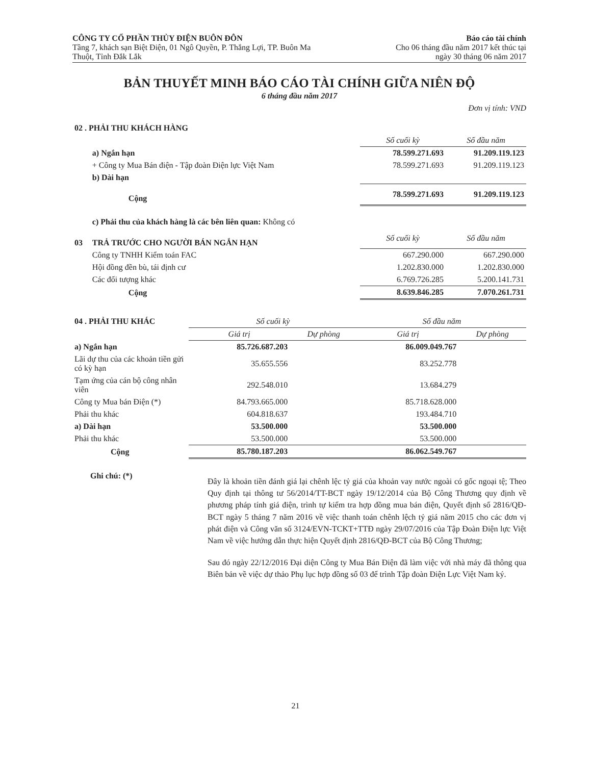CÔNG TY CỔ PHẦN THỦY ĐIỆN BUÔN ĐÔN
Tầng 7, khách sạn Biệt Điện, 01 Ngô Quyền, P. Thắng Lợi, TP. Buôn Ma
Thuột, Tỉnh Đắk Lắk
Báo cáo tài chính
Cho 06 tháng đầu năm 2017 kết thúc tại
ngày 30 tháng 06 năm 2017
BẢN THUYẾT MINH BÁO CÁO TÀI CHÍNH GIỮA NIÊN ĐỘ
6 tháng đầu năm 2017
Đơn vị tính: VND
| 02 . PHẢI THU KHÁCH HÀNG | | | |
| | | Số cuối kỳ | Số đầu năm |
| | a) Ngắn hạn | 78.599.271.693 | 91.209.119.123 |
| | + Công ty Mua Bán điện - Tập đoàn Điện lực Việt Nam | 78.599.271.693 | 91.209.119.123 |
| | b) Dài hạn | | |
| | Cộng | 78.599.271.693 | 91.209.119.123 |
| | c) Phải thu của khách hàng là các bên liên quan: Không có | | |
| 03 | TRẢ TRƯỚC CHO NGƯỜI BÁN NGẮN HẠN | Số cuối kỳ | Số đầu năm |
| | Công ty TNHH Kiểm toán FAC | 667.290.000 | 667.290.000 |
| | Hội đồng đền bù, tái định cư | 1.202.830.000 | 1.202.830.000 |
| | Các đối tượng khác | 6.769.726.285 | 5.200.141.731 |
| | Cộng | 8.639.846.285 | 7.070.261.731 |
| 04 . PHẢI THU KHÁC | Số cuối kỳ | | Số đầu năm | |
| | Giá trị | Dự phòng | Giá trị | Dự phòng |
| a) Ngắn hạn | 85.726.687.203 | | 86.009.049.767 | |
| Lãi dự thu của các khoản tiền gửi có kỳ hạn | 35.655.556 | | 83.252.778 | |
| Tạm ứng của cán bộ công nhân viên | 292.548.010 | | 13.684.279 | |
| Công ty Mua bán Điện (*) | 84.793.665.000 | | 85.718.628.000 | |
| Phải thu khác | 604.818.637 | | 193.484.710 | |
| a) Dài hạn | 53.500.000 | | 53.500.000 | |
| Phải thu khác | 53.500.000 | | 53.500.000 | |
| Cộng | 85.780.187.203 | | 86.062.549.767 | |
Ghi chú: (*)
Đây là khoản tiền đánh giá lại chênh lệc tỷ giá của khoản vay nước ngoài có gốc ngoại tệ; Theo Quy định tại thông tư 56/2014/TT-BCT ngày 19/12/2014 của Bộ Công Thương quy định về phương pháp tính giá điện, trình tự kiểm tra hợp đồng mua bán điện, Quyết định số 2816/QĐ-BCT ngày 5 tháng 7 năm 2016 về việc thanh toán chênh lệch tỷ giá năm 2015 cho các đơn vị phát điện và Công văn số 3124/EVN-TCKT+TTĐ ngày 29/07/2016 của Tập Đoàn Điện lực Việt Nam về việc hướng dẫn thực hiện Quyết định 2816/QĐ-BCT của Bộ Công Thương;
Sau đó ngày 22/12/2016 Đại diện Công ty Mua Bán Điện đã làm việc với nhà máy đã thông qua Biên bản về việc dự thảo Phụ lục hợp đồng số 03 để trình Tập đoàn Điện Lực Việt Nam ký.
21